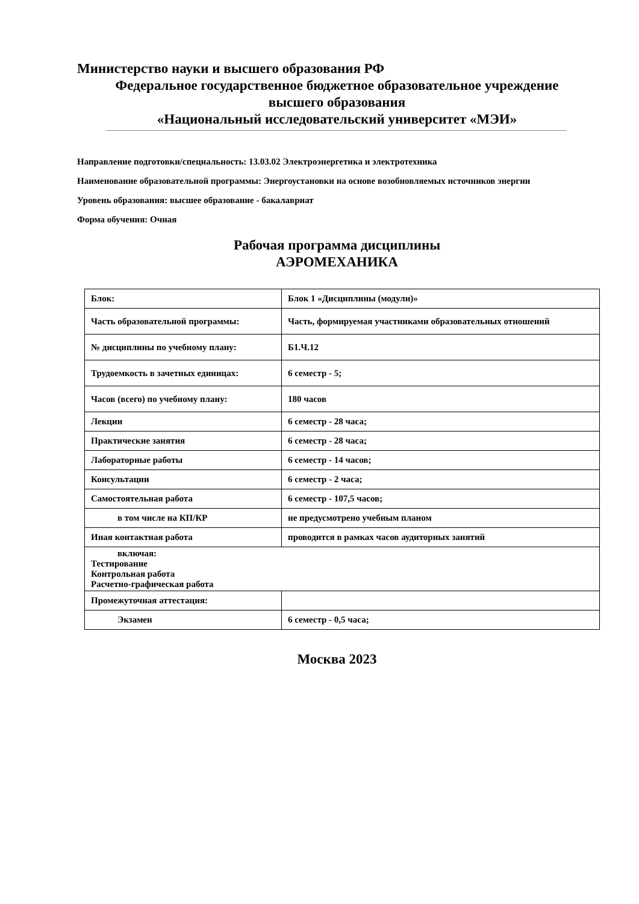Министерство науки и высшего образования РФ
Федеральное государственное бюджетное образовательное учреждение
высшего образования
«Национальный исследовательский университет «МЭИ»
Направление подготовки/специальность: 13.03.02 Электроэнергетика и электротехника
Наименование образовательной программы: Энергоустановки на основе возобновляемых источников энергии
Уровень образования: высшее образование - бакалавриат
Форма обучения: Очная
Рабочая программа дисциплины
АЭРОМЕХАНИКА
| Блок: | Блок 1 «Дисциплины (модули)» |
| Часть образовательной программы: | Часть, формируемая участниками образовательных отношений |
| № дисциплины по учебному плану: | Б1.Ч.12 |
| Трудоемкость в зачетных единицах: | 6 семестр - 5; |
| Часов (всего) по учебному плану: | 180 часов |
| Лекции | 6 семестр - 28 часа; |
| Практические занятия | 6 семестр - 28 часа; |
| Лабораторные работы | 6 семестр - 14 часов; |
| Консультации | 6 семестр - 2 часа; |
| Самостоятельная работа | 6 семестр - 107,5 часов; |
| в том числе на КП/КР | не предусмотрено учебным планом |
| Иная контактная работа | проводится в рамках часов аудиторных занятий |
| включая: Тестирование Контрольная работа Расчетно-графическая работа | |
| Промежуточная аттестация: | |
| Экзамен | 6 семестр - 0,5 часа; |
Москва 2023